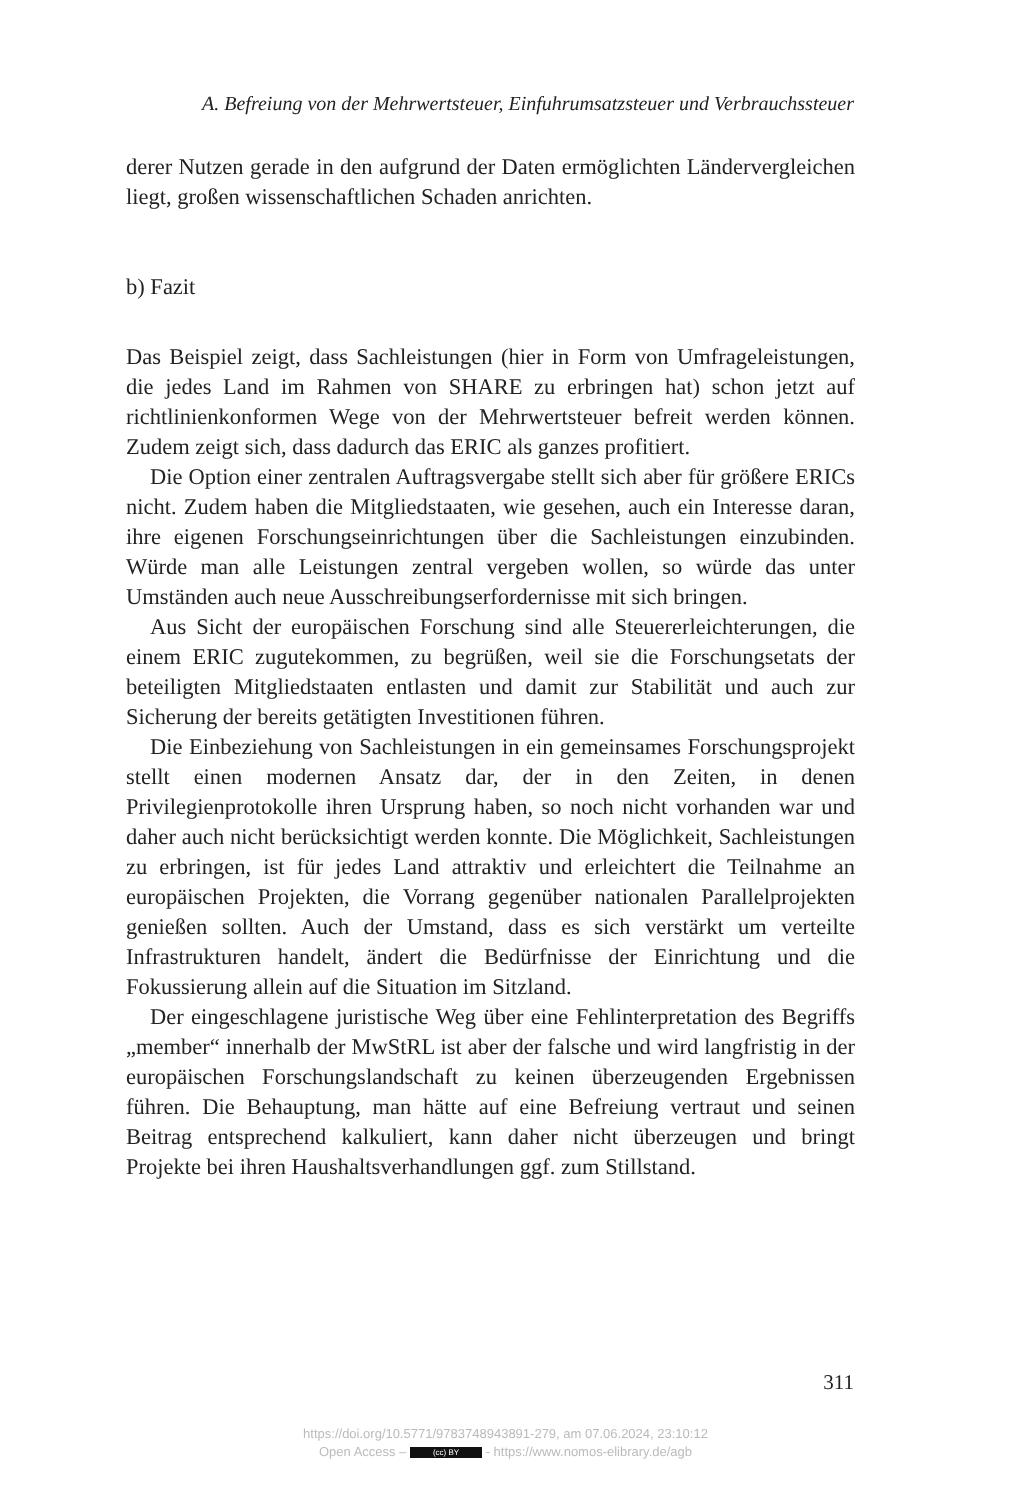A. Befreiung von der Mehrwertsteuer, Einfuhrumsatzsteuer und Verbrauchssteuer
derer Nutzen gerade in den aufgrund der Daten ermöglichten Länderver­gleichen liegt, großen wissenschaftlichen Schaden anrichten.
b) Fazit
Das Beispiel zeigt, dass Sachleistungen (hier in Form von Umfrageleistun­gen, die jedes Land im Rahmen von SHARE zu erbringen hat) schon jetzt auf richtlinienkonformen Wege von der Mehrwertsteuer befreit werden können. Zudem zeigt sich, dass dadurch das ERIC als ganzes profitiert.
Die Option einer zentralen Auftragsvergabe stellt sich aber für größere ERICs nicht. Zudem haben die Mitgliedstaaten, wie gesehen, auch ein Interesse daran, ihre eigenen Forschungseinrichtungen über die Sachleis­tungen einzubinden. Würde man alle Leistungen zentral vergeben wollen, so würde das unter Umständen auch neue Ausschreibungserfordernisse mit sich bringen.
Aus Sicht der europäischen Forschung sind alle Steuererleichterungen, die einem ERIC zugutekommen, zu begrüßen, weil sie die Forschungsetats der beteiligten Mitgliedstaaten entlasten und damit zur Stabilität und auch zur Sicherung der bereits getätigten Investitionen führen.
Die Einbeziehung von Sachleistungen in ein gemeinsames Forschungs­projekt stellt einen modernen Ansatz dar, der in den Zeiten, in denen Privilegienprotokolle ihren Ursprung haben, so noch nicht vorhanden war und daher auch nicht berücksichtigt werden konnte. Die Möglichkeit, Sachleistungen zu erbringen, ist für jedes Land attraktiv und erleichtert die Teilnahme an europäischen Projekten, die Vorrang gegenüber nationa­len Parallelprojekten genießen sollten. Auch der Umstand, dass es sich verstärkt um verteilte Infrastrukturen handelt, ändert die Bedürfnisse der Einrichtung und die Fokussierung allein auf die Situation im Sitzland.
Der eingeschlagene juristische Weg über eine Fehlinterpretation des Be­griffs „member“ innerhalb der MwStRL ist aber der falsche und wird lang­fristig in der europäischen Forschungslandschaft zu keinen überzeugenden Ergebnissen führen. Die Behauptung, man hätte auf eine Befreiung vertraut und seinen Beitrag entsprechend kalkuliert, kann daher nicht überzeugen und bringt Projekte bei ihren Haushaltsverhandlungen ggf. zum Stillstand.
311
https://doi.org/10.5771/9783748943891-279, am 07.06.2024, 23:10:12
Open Access – (cc) BY - https://www.nomos-elibrary.de/agb